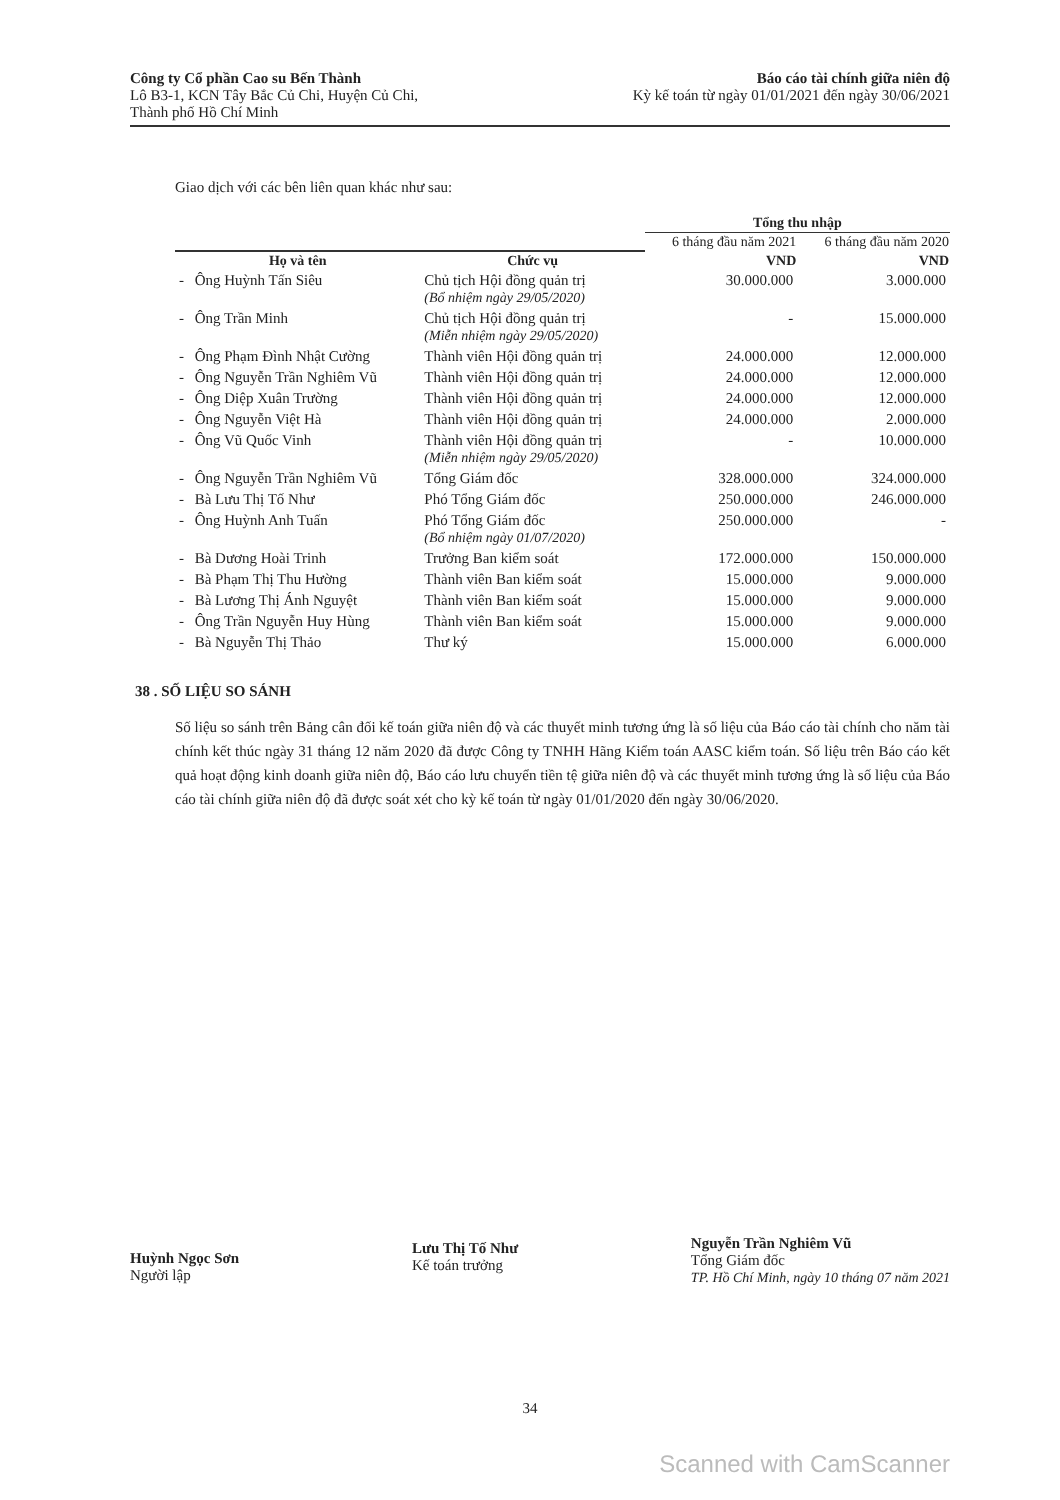Công ty Cổ phần Cao su Bến Thành
Lô B3-1, KCN Tây Bắc Củ Chi, Huyện Củ Chi,
Thành phố Hồ Chí Minh
Báo cáo tài chính giữa niên độ
Kỳ kế toán từ ngày 01/01/2021 đến ngày 30/06/2021
Giao dịch với các bên liên quan khác như sau:
| | | | Tổng thu nhập | |
| --- | --- | --- | --- | --- |
| | | | 6 tháng đầu năm 2021 | 6 tháng đầu năm 2020 |
| Họ và tên | | Chức vụ | VND | VND |
| - | Ông Huỳnh Tấn Siêu | Chủ tịch Hội đồng quản trị (Bổ nhiệm ngày 29/05/2020) | 30.000.000 | 3.000.000 |
| - | Ông Trần Minh | Chủ tịch Hội đồng quản trị (Miễn nhiệm ngày 29/05/2020) | - | 15.000.000 |
| - | Ông Phạm Đình Nhật Cường | Thành viên Hội đồng quản trị | 24.000.000 | 12.000.000 |
| - | Ông Nguyễn Trần Nghiêm Vũ | Thành viên Hội đồng quản trị | 24.000.000 | 12.000.000 |
| - | Ông Diệp Xuân Trường | Thành viên Hội đồng quản trị | 24.000.000 | 12.000.000 |
| - | Ông Nguyễn Việt Hà | Thành viên Hội đồng quản trị | 24.000.000 | 2.000.000 |
| - | Ông Vũ Quốc Vinh | Thành viên Hội đồng quản trị (Miễn nhiệm ngày 29/05/2020) | - | 10.000.000 |
| - | Ông Nguyễn Trần Nghiêm Vũ | Tổng Giám đốc | 328.000.000 | 324.000.000 |
| - | Bà Lưu Thị Tố Như | Phó Tổng Giám đốc | 250.000.000 | 246.000.000 |
| - | Ông Huỳnh Anh Tuấn | Phó Tổng Giám đốc (Bổ nhiệm ngày 01/07/2020) | 250.000.000 | - |
| - | Bà Dương Hoài Trinh | Trưởng Ban kiểm soát | 172.000.000 | 150.000.000 |
| - | Bà Phạm Thị Thu Hường | Thành viên Ban kiểm soát | 15.000.000 | 9.000.000 |
| - | Bà Lương Thị Ánh Nguyệt | Thành viên Ban kiểm soát | 15.000.000 | 9.000.000 |
| - | Ông Trần Nguyễn Huy Hùng | Thành viên Ban kiểm soát | 15.000.000 | 9.000.000 |
| - | Bà Nguyễn Thị Thảo | Thư ký | 15.000.000 | 6.000.000 |
38 . SỐ LIỆU SO SÁNH
Số liệu so sánh trên Bảng cân đối kế toán giữa niên độ và các thuyết minh tương ứng là số liệu của Báo cáo tài chính cho năm tài chính kết thúc ngày 31 tháng 12 năm 2020 đã được Công ty TNHH Hãng Kiểm toán AASC kiểm toán. Số liệu trên Báo cáo kết quả hoạt động kinh doanh giữa niên độ, Báo cáo lưu chuyển tiền tệ giữa niên độ và các thuyết minh tương ứng là số liệu của Báo cáo tài chính giữa niên độ đã được soát xét cho kỳ kế toán từ ngày 01/01/2020 đến ngày 30/06/2020.
Huỳnh Ngọc Sơn
Người lập
Lưu Thị Tố Như
Kế toán trưởng
Nguyễn Trần Nghiêm Vũ
Tổng Giám đốc
TP. Hồ Chí Minh, ngày 10 tháng 07 năm 2021
34
Scanned with CamScanner